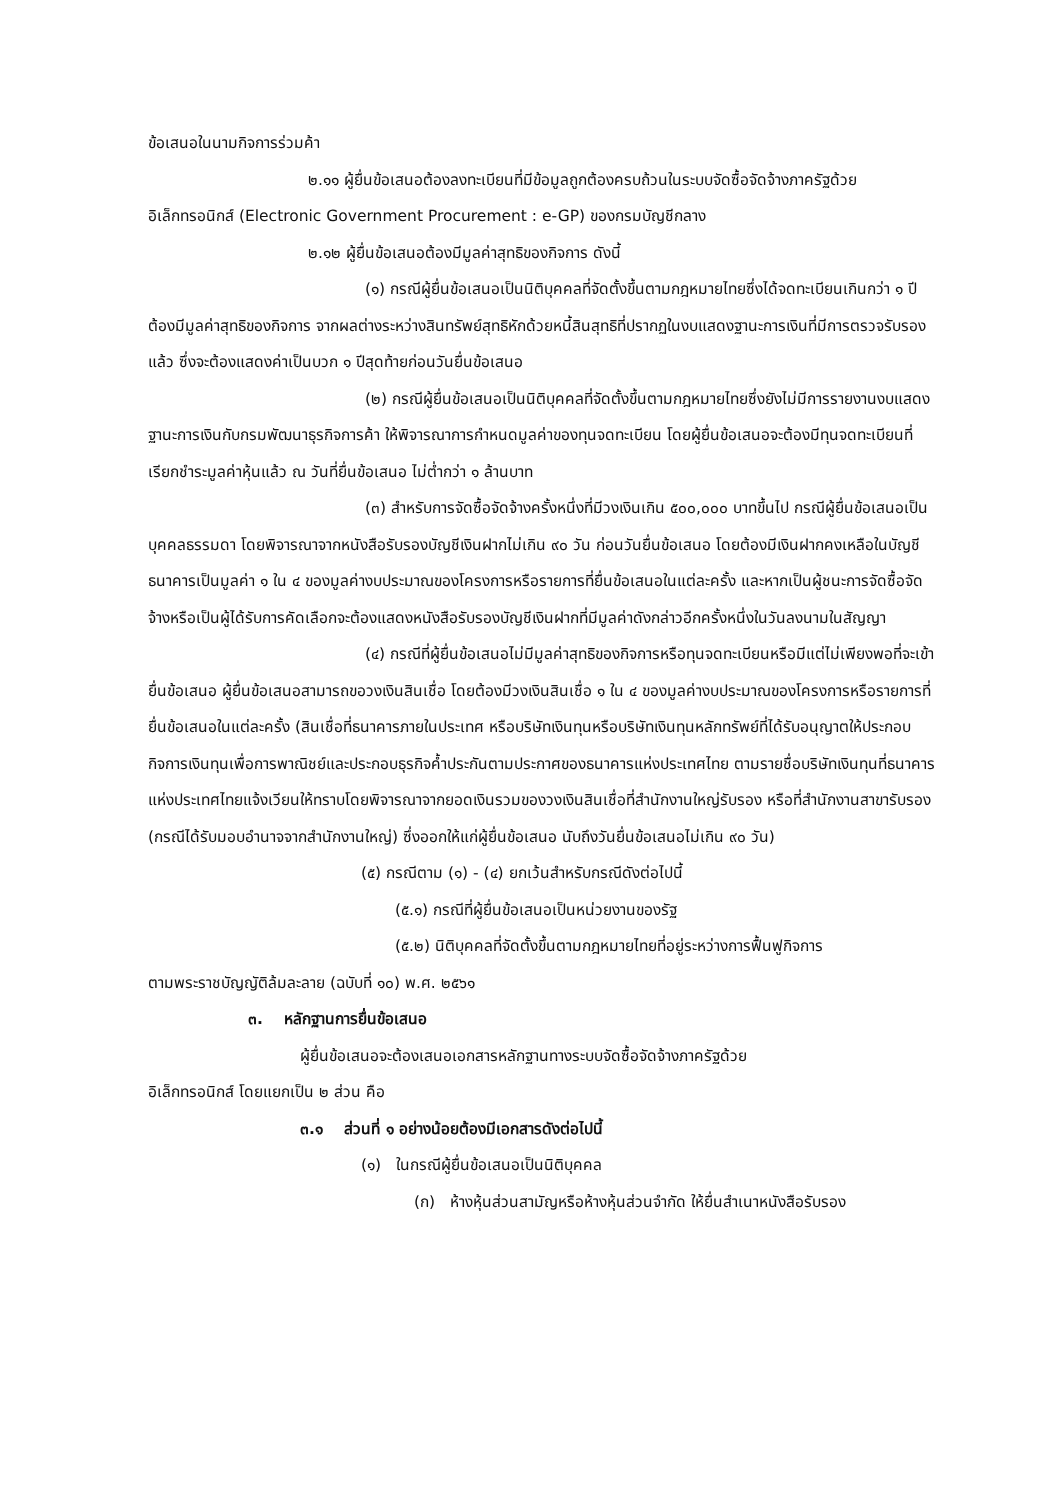ข้อเสนอในนามกิจการร่วมค้า
๒.๑๑ ผู้ยื่นข้อเสนอต้องลงทะเบียนที่มีข้อมูลถูกต้องครบถ้วนในระบบจัดซื้อจัดจ้างภาครัฐด้วยอิเล็กทรอนิกส์ (Electronic Government Procurement : e-GP) ของกรมบัญชีกลาง
๒.๑๒ ผู้ยื่นข้อเสนอต้องมีมูลค่าสุทธิของกิจการ ดังนี้
(๑) กรณีผู้ยื่นข้อเสนอเป็นนิติบุคคลที่จัดตั้งขึ้นตามกฎหมายไทยซึ่งได้จดทะเบียนเกินกว่า ๑ ปี ต้องมีมูลค่าสุทธิของกิจการ จากผลต่างระหว่างสินทรัพย์สุทธิหักด้วยหนี้สินสุทธิที่ปรากฏในงบแสดงฐานะการเงินที่มีการตรวจรับรองแล้ว ซึ่งจะต้องแสดงค่าเป็นบวก ๑ ปีสุดท้ายก่อนวันยื่นข้อเสนอ
(๒) กรณีผู้ยื่นข้อเสนอเป็นนิติบุคคลที่จัดตั้งขึ้นตามกฎหมายไทยซึ่งยังไม่มีการรายงานงบแสดงฐานะการเงินกับกรมพัฒนาธุรกิจการค้า ให้พิจารณาการกำหนดมูลค่าของทุนจดทะเบียน โดยผู้ยื่นข้อเสนอจะต้องมีทุนจดทะเบียนที่เรียกชำระมูลค่าหุ้นแล้ว ณ วันที่ยื่นข้อเสนอ ไม่ต่ำกว่า ๑ ล้านบาท
(๓) สำหรับการจัดซื้อจัดจ้างครั้งหนึ่งที่มีวงเงินเกิน ๕๐๐,๐๐๐ บาทขึ้นไป กรณีผู้ยื่นข้อเสนอเป็นบุคคลธรรมดา โดยพิจารณาจากหนังสือรับรองบัญชีเงินฝากไม่เกิน ๙๐ วัน ก่อนวันยื่นข้อเสนอ โดยต้องมีเงินฝากคงเหลือในบัญชีธนาคารเป็นมูลค่า ๑ ใน ๔ ของมูลค่างบประมาณของโครงการหรือรายการที่ยื่นข้อเสนอในแต่ละครั้ง และหากเป็นผู้ชนะการจัดซื้อจัดจ้างหรือเป็นผู้ได้รับการคัดเลือกจะต้องแสดงหนังสือรับรองบัญชีเงินฝากที่มีมูลค่าดังกล่าวอีกครั้งหนึ่งในวันลงนามในสัญญา
(๔) กรณีที่ผู้ยื่นข้อเสนอไม่มีมูลค่าสุทธิของกิจการหรือทุนจดทะเบียนหรือมีแต่ไม่เพียงพอที่จะเข้ายื่นข้อเสนอ ผู้ยื่นข้อเสนอสามารถขอวงเงินสินเชื่อ โดยต้องมีวงเงินสินเชื่อ ๑ ใน ๔ ของมูลค่างบประมาณของโครงการหรือรายการที่ยื่นข้อเสนอในแต่ละครั้ง (สินเชื่อที่ธนาคารภายในประเทศ หรือบริษัทเงินทุนหรือบริษัทเงินทุนหลักทรัพย์ที่ได้รับอนุญาตให้ประกอบกิจการเงินทุนเพื่อการพาณิชย์และประกอบธุรกิจค้ำประกันตามประกาศของธนาคารแห่งประเทศไทย ตามรายชื่อบริษัทเงินทุนที่ธนาคารแห่งประเทศไทยแจ้งเวียนให้ทราบโดยพิจารณาจากยอดเงินรวมของวงเงินสินเชื่อที่สำนักงานใหญ่รับรอง หรือที่สำนักงานสาขารับรอง (กรณีได้รับมอบอำนาจจากสำนักงานใหญ่) ซึ่งออกให้แก่ผู้ยื่นข้อเสนอ นับถึงวันยื่นข้อเสนอไม่เกิน ๙๐ วัน)
(๕) กรณีตาม (๑) - (๔) ยกเว้นสำหรับกรณีดังต่อไปนี้
(๕.๑) กรณีที่ผู้ยื่นข้อเสนอเป็นหน่วยงานของรัฐ
(๕.๒) นิติบุคคลที่จัดตั้งขึ้นตามกฎหมายไทยที่อยู่ระหว่างการฟื้นฟูกิจการ
ตามพระราชบัญญัติล้มละลาย (ฉบับที่ ๑๐) พ.ศ. ๒๕๖๑
๓. หลักฐานการยื่นข้อเสนอ
ผู้ยื่นข้อเสนอจะต้องเสนอเอกสารหลักฐานทางระบบจัดซื้อจัดจ้างภาครัฐด้วย
อิเล็กทรอนิกส์ โดยแยกเป็น ๒ ส่วน คือ
๓.๑ ส่วนที่ ๑ อย่างน้อยต้องมีเอกสารดังต่อไปนี้
(๑) ในกรณีผู้ยื่นข้อเสนอเป็นนิติบุคคล
(ก) ห้างหุ้นส่วนสามัญหรือห้างหุ้นส่วนจำกัด ให้ยื่นสำเนาหนังสือรับรอง